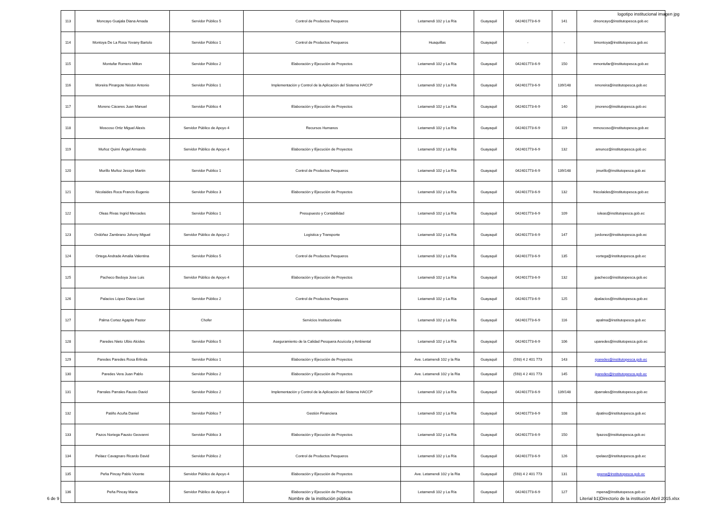logotipo institucional imagen jpg
| 113 | Moncayo Guajala Diana Amada | Servidor Público 5 | Control de Productos Pesqueros | Letamendi 102 y La Ría | Guayaquil | 042401773-6-9 | 141 | dmoncayo@institutopesca.gob.ec |
| 114 | Montoya De La Rosa Yovany Bartolo | Servidor Público 1 | Control de Productos Pesqueros | Huaquillas | Guayaquil | - | - | bmontoya@institutopesca.gob.ec |
| 115 | Montufar Romero Milton | Servidor Público 2 | Elaboración y Ejecución de Proyectos | Letamendi 102 y La Ría | Guayaquil | 042401773-6-9 | 150 | mmontufar@institutopesca.gob.ec |
| 116 | Moreira Pinargote Néstor Antonio | Servidor Público 1 | Implementación y Control de la Aplicación del Sistema HACCP | Letamendi 102 y La Ría | Guayaquil | 042401773-6-9 | 139/148 | nmoreira@institutopesca.gob.ec |
| 117 | Moreno Cáceres Juan Manuel | Servidor Público 4 | Elaboración y Ejecución de Proyectos | Letamendi 102 y La Ría | Guayaquil | 042401773-6-9 | 140 | jmoreno@institutopesca.gob.ec |
| 118 | Moscoso Ortiz Miguel Alexis | Servidor Público de Apoyo 4 | Recursos Humanos | Letamendi 102 y La Ría | Guayaquil | 042401773-6-9 | 119 | mmoscoso@institutopesca.gob.ec |
| 119 | Muñoz Quimí Ángel Armando | Servidor Público de Apoyo 4 | Elaboración y Ejecución de Proyectos | Letamendi 102 y La Ría | Guayaquil | 042401773-6-9 | 132 | amunoz@institutopesca.gob.ec |
| 120 | Murillo Muñoz Jessye Martín | Servidor Publico 1 | Control de Productos Pesqueros | Letamendi 102 y La Ría | Guayaquil | 042401773-6-9 | 139/148 | jmurillo@institutopesca.gob.ec |
| 121 | Nicolaides Roca Francis Eugenio | Servidor Publico 3 | Elaboración y Ejecución de Proyectos | Letamendi 102 y La Ría | Guayaquil | 042401773-6-9 | 132 | fnicolaides@institutopesca.gob.ec |
| 122 | Oleas Rivas Ingrid Mercedes | Servidor Público 1 | Presupuesto y Contabilidad | Letamendi 102 y La Ría | Guayaquil | 042401773-6-9 | 109 | ioleas@institutopesca.gob.ec |
| 123 | Ordóñez Zambrano Johony Miguel | Servidor Público de Apoyo 2 | Logística y Transporte | Letamendi 102 y La Ría | Guayaquil | 042401773-6-9 | 147 | jordonez@institutopesca.gob.ec |
| 124 | Ortega Andrade Amalia Valentina | Servidor Público 5 | Control de Productos Pesqueros | Letamendi 102 y La Ría | Guayaquil | 042401773-6-9 | 135 | vortega@institutopesca.gob.ec |
| 125 | Pacheco Bedoya Jose Luis | Servidor Público de Apoyo 4 | Elaboración y Ejecución de Proyectos | Letamendi 102 y La Ría | Guayaquil | 042401773-6-9 | 132 | jpacheco@institutopesca.gob.ec |
| 126 | Palacios López Diana Liset | Servidor Público 2 | Control de Productos Pesqueros | Letamendi 102 y La Ría | Guayaquil | 042401773-6-9 | 125 | dpalacios@institutopesca.gob.ec |
| 127 | Palma Cortez Agapito Pastor | Chofer | Servicios Institucionales | Letamendi 102 y La Ría | Guayaquil | 042401773-6-9 | 116 | apalma@institutopesca.gob.ec |
| 128 | Paredes Nieto Ulbio Alcides | Servidor Público 5 | Aseguramiento de la Calidad Pesquera Acuícola y Ambiental | Letamendi 102 y La Ría | Guayaquil | 042401773-6-9 | 106 | uparedes@institutopesca.gob.ec |
| 129 | Paredes Paredes Rosa Erlinda | Servidor Público 1 | Elaboración y Ejecución de Proyectos | Ave. Letamendi 102 y la Ria | Guayaquil | (593) 4 2 401 773 | 143 | rparedes@institutopesca.gob.ec |
| 130 | Paredes Vera Juan Pablo | Servidor Público 2 | Elaboración y Ejecución de Proyectos | Ave. Letamendi 102 y la Ria | Guayaquil | (593) 4 2 401 773 | 145 | jparedes@institutopesca.gob.ec |
| 131 | Parrales Parrales Fausto David | Servidor Público 2 | Implementación y Control de la Aplicación del Sistema HACCP | Letamendi 102 y La Ría | Guayaquil | 042401773-6-9 | 139/148 | dparrales@institutopesca.gob.ec |
| 132 | Patiño Acuña Daniel | Servidor Público 7 | Gestión Financiera | Letamendi 102 y La Ría | Guayaquil | 042401773-6-9 | 108 | dpatino@institutopesca.gob.ec |
| 133 | Pazos Noriega Fausto Geovanni | Servidor Público 3 | Elaboración y Ejecución de Proyectos | Letamendi 102 y La Ría | Guayaquil | 042401773-6-9 | 150 | fpazos@institutopesca.gob.ec |
| 134 | Peláez Cavagnaro Ricardo David | Servidor Público 2 | Control de Productos Pesqueros | Letamendi 102 y La Ría | Guayaquil | 042401773-6-9 | 126 | rpelaez@institutopesca.gob.ec |
| 135 | Peña Pincay Pablo Vicente | Servidor Público de Apoyo 4 | Elaboración y Ejecución de Proyectos | Ave. Letamendi 102 y la Ria | Guayaquil | (593) 4 2 401 773 | 131 | ppena@institutopesca.gob.ec |
| 136 | Peña Pincay María | Servidor Público de Apoyo 4 | Elaboración y Ejecución de Proyectos | Letamendi 102 y La Ría | Guayaquil | 042401773-6-9 | 127 | mpena@institutopesca.gob.ec |
6 de 9 Nombre de la institución pública Literial b1)Directorio de la institución Abril 2015.xlsx